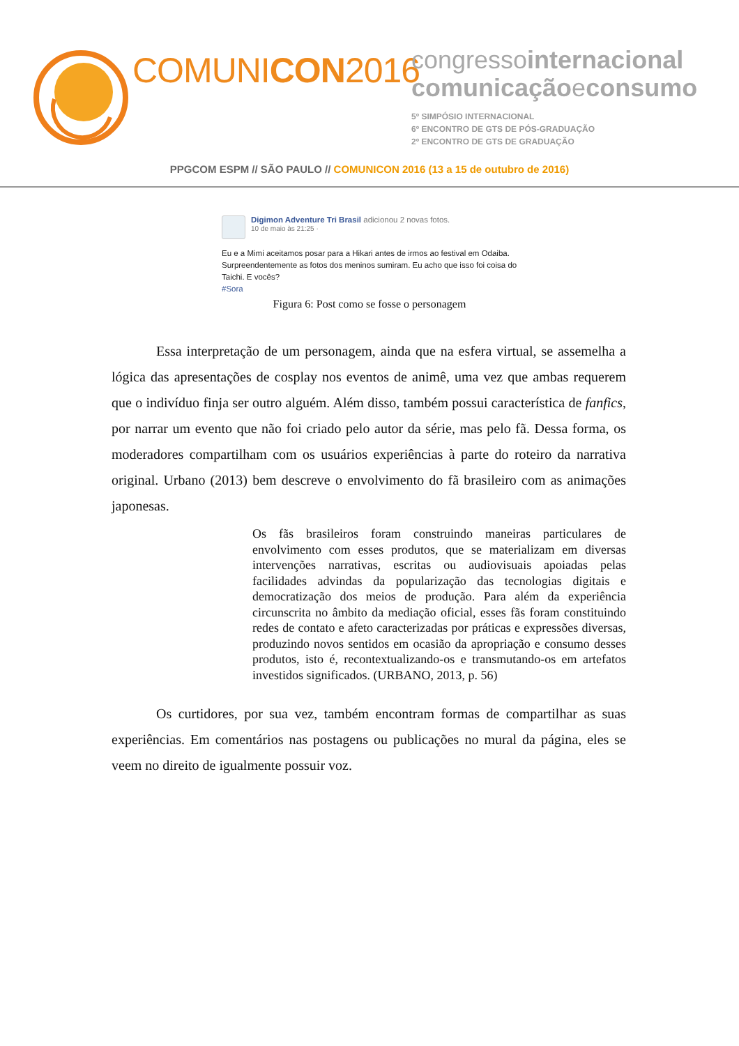COMUNICON2016
congressointernacional
comunicaçãoeconsumo
5º SIMPÓSIO INTERNACIONAL
6º ENCONTRO DE GTS DE PÓS-GRADUAÇÃO
2º ENCONTRO DE GTS DE GRADUAÇÃO
PPGCOM ESPM // SÃO PAULO // COMUNICON 2016 (13 a 15 de outubro de 2016)
Digimon Adventure Tri Brasil adicionou 2 novas fotos.
10 de maio às 21:25 ·
Eu e a Mimi aceitamos posar para a Hikari antes de irmos ao festival em Odaiba. Surpreendentemente as fotos dos meninos sumiram. Eu acho que isso foi coisa do Taichi. E vocês?
#Sora
Figura 6: Post como se fosse o personagem
Essa interpretação de um personagem, ainda que na esfera virtual, se assemelha a lógica das apresentações de cosplay nos eventos de animê, uma vez que ambas requerem que o indivíduo finja ser outro alguém. Além disso, também possui característica de fanfics, por narrar um evento que não foi criado pelo autor da série, mas pelo fã. Dessa forma, os moderadores compartilham com os usuários experiências à parte do roteiro da narrativa original. Urbano (2013) bem descreve o envolvimento do fã brasileiro com as animações japonesas.
Os fãs brasileiros foram construindo maneiras particulares de envolvimento com esses produtos, que se materializam em diversas intervenções narrativas, escritas ou audiovisuais apoiadas pelas facilidades advindas da popularização das tecnologias digitais e democratização dos meios de produção. Para além da experiência circunscrita no âmbito da mediação oficial, esses fãs foram constituindo redes de contato e afeto caracterizadas por práticas e expressões diversas, produzindo novos sentidos em ocasião da apropriação e consumo desses produtos, isto é, recontextualizando-os e transmutando-os em artefatos investidos significados. (URBANO, 2013, p. 56)
Os curtidores, por sua vez, também encontram formas de compartilhar as suas experiências. Em comentários nas postagens ou publicações no mural da página, eles se veem no direito de igualmente possuir voz.